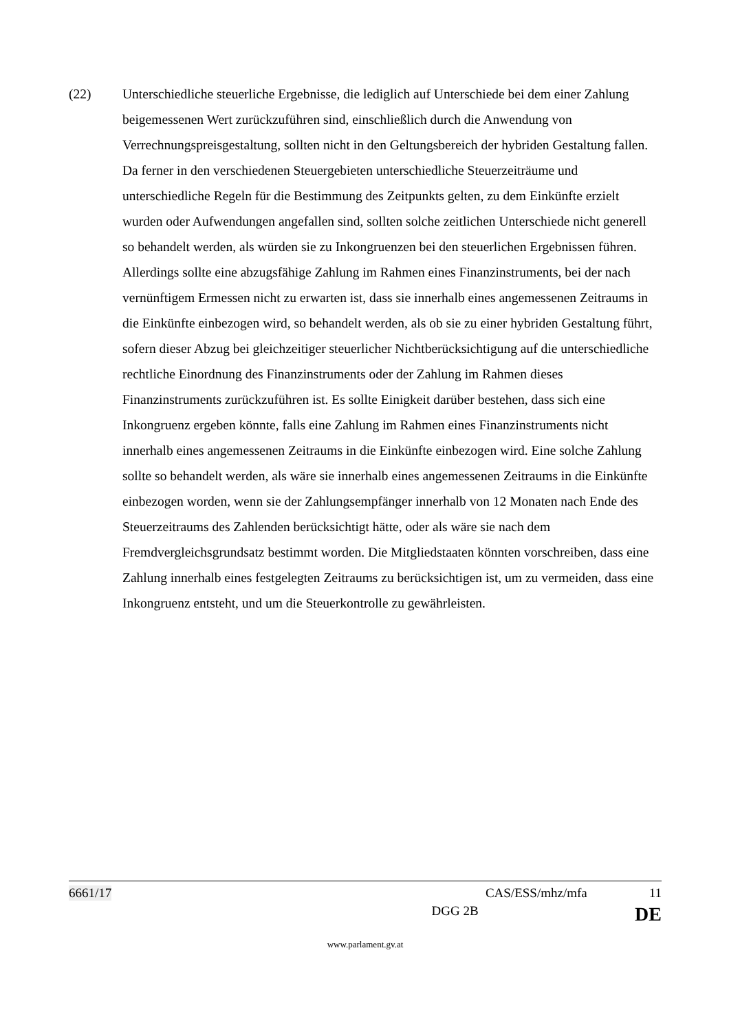(22) Unterschiedliche steuerliche Ergebnisse, die lediglich auf Unterschiede bei dem einer Zahlung beigemessenen Wert zurückzuführen sind, einschließlich durch die Anwendung von Verrechnungspreisgestaltung, sollten nicht in den Geltungsbereich der hybriden Gestaltung fallen. Da ferner in den verschiedenen Steuergebieten unterschiedliche Steuerzeiträume und unterschiedliche Regeln für die Bestimmung des Zeitpunkts gelten, zu dem Einkünfte erzielt wurden oder Aufwendungen angefallen sind, sollten solche zeitlichen Unterschiede nicht generell so behandelt werden, als würden sie zu Inkongruenzen bei den steuerlichen Ergebnissen führen. Allerdings sollte eine abzugsfähige Zahlung im Rahmen eines Finanzinstruments, bei der nach vernünftigem Ermessen nicht zu erwarten ist, dass sie innerhalb eines angemessenen Zeitraums in die Einkünfte einbezogen wird, so behandelt werden, als ob sie zu einer hybriden Gestaltung führt, sofern dieser Abzug bei gleichzeitiger steuerlicher Nichtberücksichtigung auf die unterschiedliche rechtliche Einordnung des Finanzinstruments oder der Zahlung im Rahmen dieses Finanzinstruments zurückzuführen ist. Es sollte Einigkeit darüber bestehen, dass sich eine Inkongruenz ergeben könnte, falls eine Zahlung im Rahmen eines Finanzinstruments nicht innerhalb eines angemessenen Zeitraums in die Einkünfte einbezogen wird. Eine solche Zahlung sollte so behandelt werden, als wäre sie innerhalb eines angemessenen Zeitraums in die Einkünfte einbezogen worden, wenn sie der Zahlungsempfänger innerhalb von 12 Monaten nach Ende des Steuerzeitraums des Zahlenden berücksichtigt hätte, oder als wäre sie nach dem Fremdvergleichsgrundsatz bestimmt worden. Die Mitgliedstaaten könnten vorschreiben, dass eine Zahlung innerhalb eines festgelegten Zeitraums zu berücksichtigen ist, um zu vermeiden, dass eine Inkongruenz entsteht, und um die Steuerkontrolle zu gewährleisten.
6661/17 CAS/ESS/mhz/mfa 11
DGG 2B DE
www.parlament.gv.at